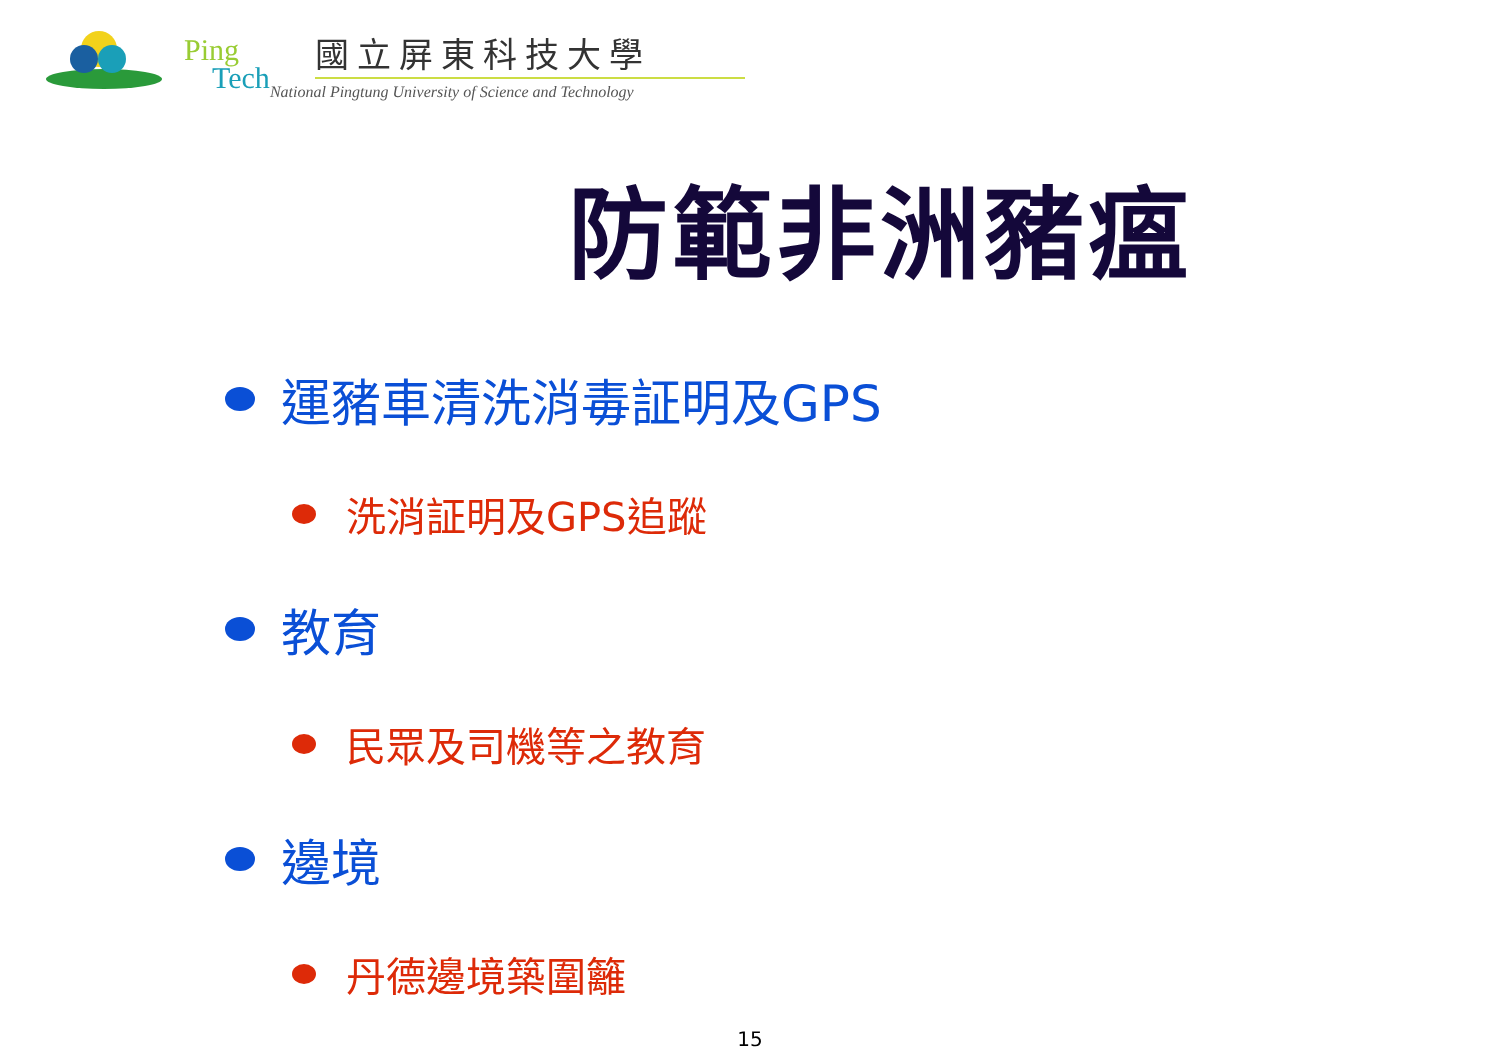Ping
Tech
國立屏東科技大學
National Pingtung University of Science and Technology
防範非洲豬瘟
運豬車清洗消毒証明及GPS
洗消証明及GPS追蹤
教育
民眾及司機等之教育
邊境
丹德邊境築圍籬
15